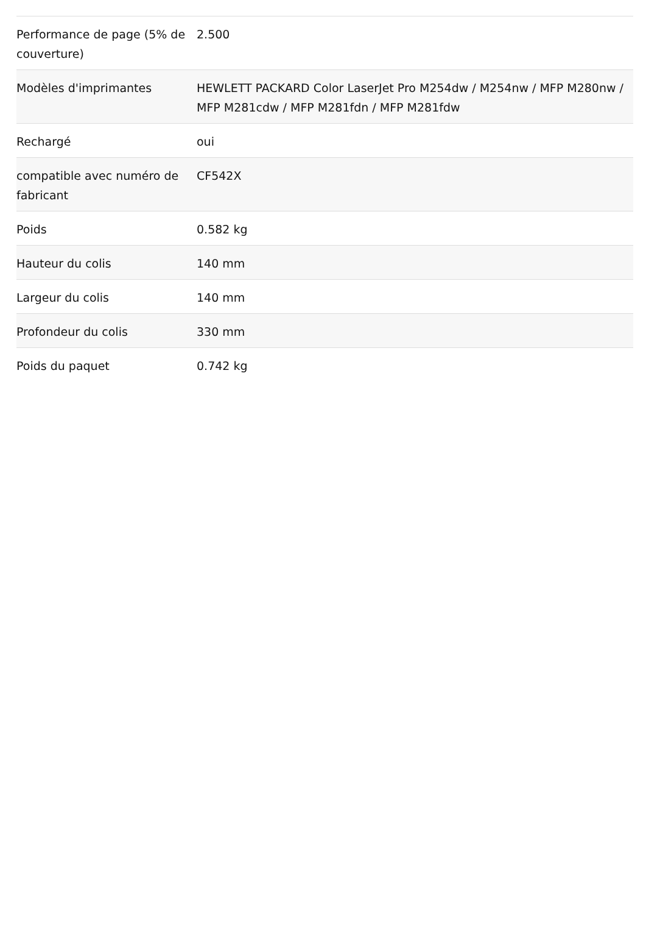| Performance de page (5% de couverture) | 2.500 |
| Modèles d'imprimantes | HEWLETT PACKARD Color LaserJet Pro M254dw / M254nw / MFP M280nw / MFP M281cdw / MFP M281fdn / MFP M281fdw |
| Rechargé | oui |
| compatible avec numéro de fabricant | CF542X |
| Poids | 0.582 kg |
| Hauteur du colis | 140 mm |
| Largeur du colis | 140 mm |
| Profondeur du colis | 330 mm |
| Poids du paquet | 0.742 kg |